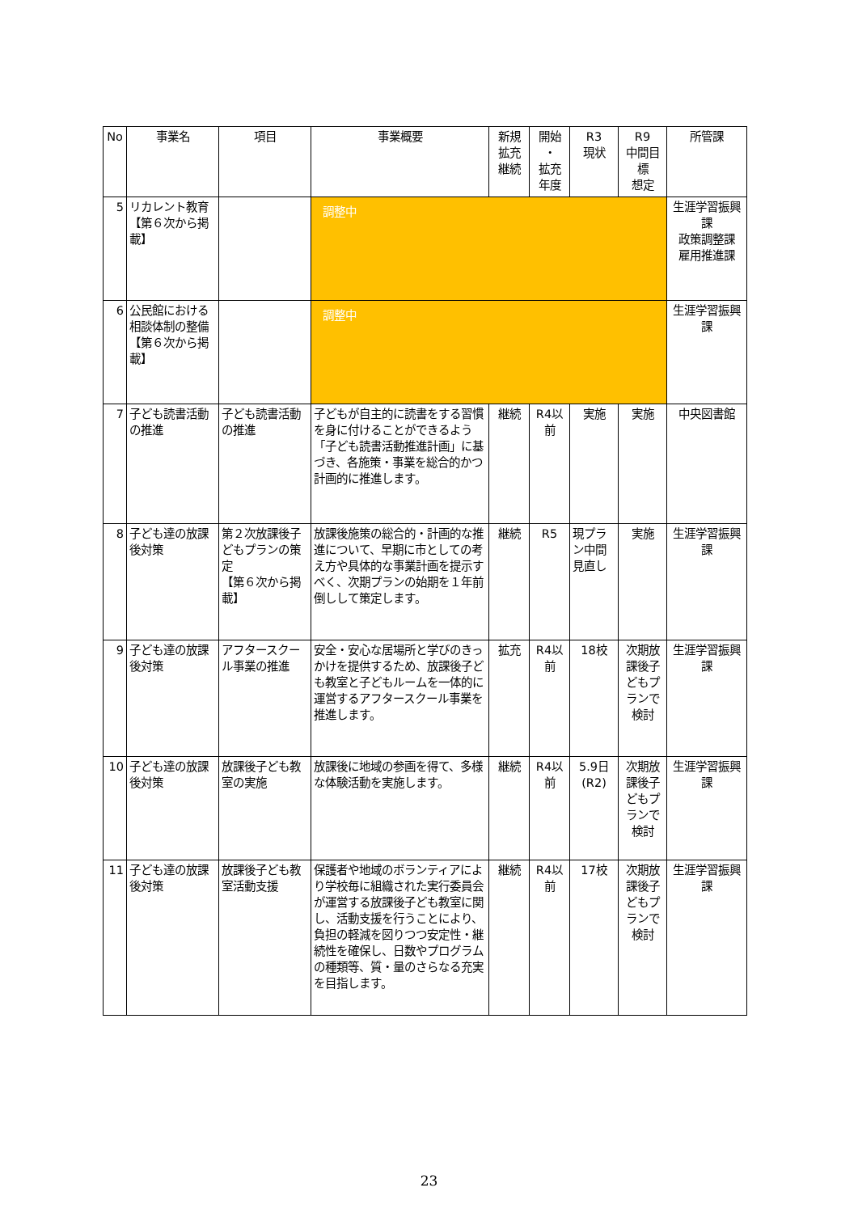| No | 事業名 | 項目 | 事業概要 | 新規 拡充 継続 | 開始 ・ 拡充 年度 | R3 現状 | R9 中間目標 想定 | 所管課 |
| --- | --- | --- | --- | --- | --- | --- | --- | --- |
| 5 | リカレント教育 【第６次から掲載】 | | 調整中 | | | | | 生涯学習振興課 政策調整課 雇用推進課 |
| 6 | 公民館における相談体制の整備 【第６次から掲載】 | | 調整中 | | | | | 生涯学習振興課 |
| 7 | 子ども読書活動の推進 | 子ども読書活動の推進 | 子どもが自主的に読書をする習慣を身に付けることができるよう「子ども読書活動推進計画」に基づき、各施策・事業を総合的かつ計画的に推進します。 | 継続 | R4以前 | 実施 | 実施 | 中央図書館 |
| 8 | 子ども達の放課後対策 | 第２次放課後子どもプランの策定 【第６次から掲載】 | 放課後施策の総合的・計画的な推進について、早期に市としての考え方や具体的な事業計画を提示すべく、次期プランの始期を１年前倒しして策定します。 | 継続 | R5 | 現プラン中間見直し | 実施 | 生涯学習振興課 |
| 9 | 子ども達の放課後対策 | アフタースクール事業の推進 | 安全・安心な居場所と学びのきっかけを提供するため、放課後子ども教室と子どもルームを一体的に運営するアフタースクール事業を推進します。 | 拡充 | R4以前 | 18校 | 次期放課後子どもプランで検討 | 生涯学習振興課 |
| 10 | 子ども達の放課後対策 | 放課後子ども教室の実施 | 放課後に地域の参画を得て、多様な体験活動を実施します。 | 継続 | R4以前 | 5.9日 (R2) | 次期放課後子どもプランで検討 | 生涯学習振興課 |
| 11 | 子ども達の放課後対策 | 放課後子ども教室活動支援 | 保護者や地域のボランティアにより学校毎に組織された実行委員会が運営する放課後子ども教室に関し、活動支援を行うことにより、負担の軽減を図りつつ安定性・継続性を確保し、日数やプログラムの種類等、質・量のさらなる充実を目指します。 | 継続 | R4以前 | 17校 | 次期放課後子どもプランで検討 | 生涯学習振興課 |
23